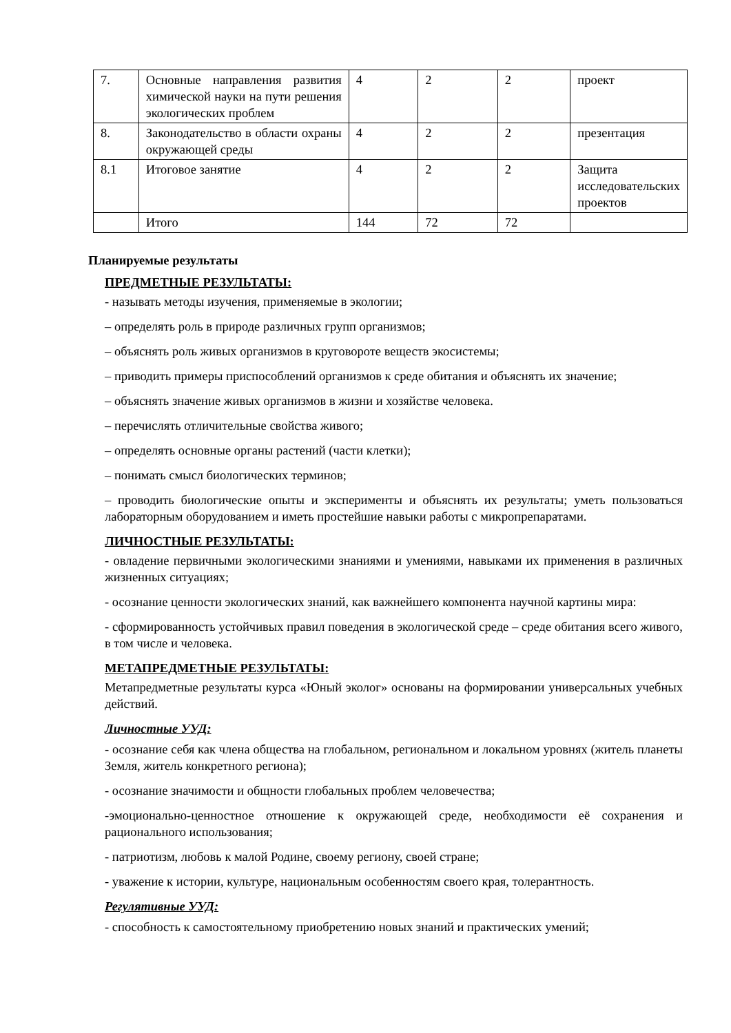| 7. | Основные направления развития химической науки на пути решения экологических проблем | 4 | 2 | 2 | проект |
| 8. | Законодательство в области охраны окружающей среды | 4 | 2 | 2 | презентация |
| 8.1 | Итоговое занятие | 4 | 2 | 2 | Защита исследовательских проектов |
| | Итого | 144 | 72 | 72 | |
Планируемые результаты
ПРЕДМЕТНЫЕ РЕЗУЛЬТАТЫ:
- называть методы изучения, применяемые в экологии;
– определять роль в природе различных групп организмов;
– объяснять роль живых организмов в круговороте веществ экосистемы;
– приводить примеры приспособлений организмов к среде обитания и объяснять их значение;
– объяснять значение живых организмов в жизни и хозяйстве человека.
– перечислять отличительные свойства живого;
– определять основные органы растений (части клетки);
– понимать смысл биологических терминов;
– проводить биологические опыты и эксперименты и объяснять их результаты; уметь пользоваться лабораторным оборудованием и иметь простейшие навыки работы с микропрепаратами.
ЛИЧНОСТНЫЕ РЕЗУЛЬТАТЫ:
- овладение первичными экологическими знаниями и умениями, навыками их применения в различных жизненных ситуациях;
- осознание ценности экологических знаний, как важнейшего компонента научной картины мира:
- сформированность устойчивых правил поведения в экологической среде – среде обитания всего живого, в том числе и человека.
МЕТАПРЕДМЕТНЫЕ РЕЗУЛЬТАТЫ:
Метапредметные результаты курса «Юный эколог» основаны на формировании универсальных учебных действий.
Личностные УУД:
- осознание себя как члена общества на глобальном, региональном и локальном уровнях (житель планеты Земля, житель конкретного региона);
- осознание значимости и общности глобальных проблем человечества;
-эмоционально-ценностное отношение к окружающей среде, необходимости её сохранения и рационального использования;
- патриотизм, любовь к малой Родине, своему региону, своей стране;
- уважение к истории, культуре, национальным особенностям своего края, толерантность.
Регулятивные УУД:
- способность к самостоятельному приобретению новых знаний и практических умений;